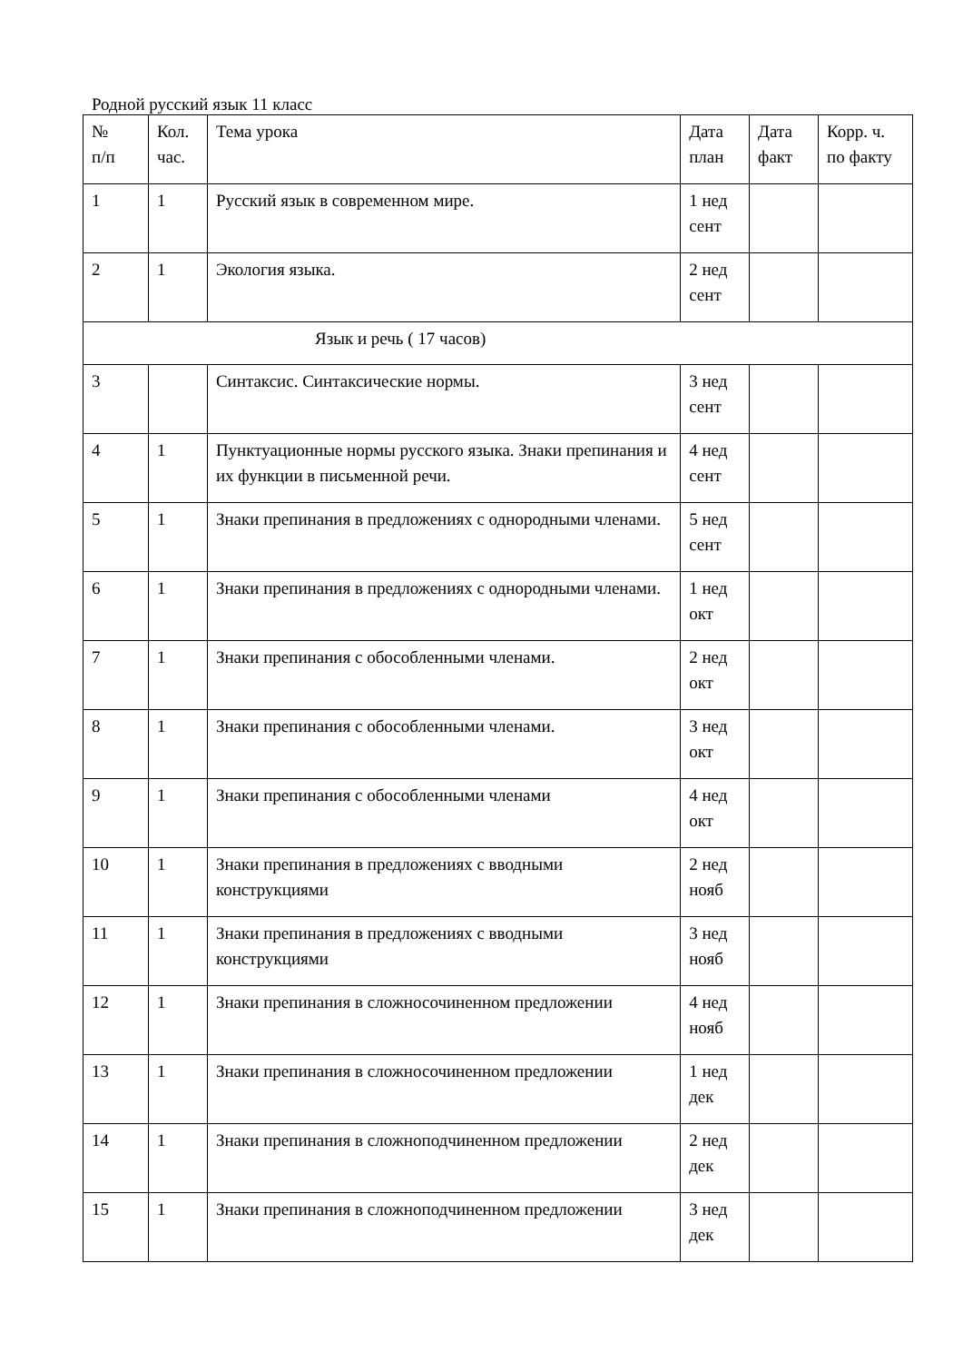Родной русский язык 11 класс
| № п/п | Кол. час. | Тема урока | Дата план | Дата факт | Корр. ч. по факту |
| 1 | 1 | Русский язык в современном мире. | 1 нед сент | | |
| 2 | 1 | Экология языка. | 2 нед сент | | |
| Язык и речь ( 17 часов) | | | | | |
| 3 | | Синтаксис. Синтаксические нормы. | 3 нед сент | | |
| 4 | 1 | Пунктуационные нормы русского языка. Знаки препинания и их функции в письменной речи. | 4 нед сент | | |
| 5 | 1 | Знаки препинания в предложениях с однородными членами. | 5 нед сент | | |
| 6 | 1 | Знаки препинания в предложениях с однородными членами. | 1 нед окт | | |
| 7 | 1 | Знаки препинания с обособленными членами. | 2 нед окт | | |
| 8 | 1 | Знаки препинания с обособленными членами. | 3 нед окт | | |
| 9 | 1 | Знаки препинания с обособленными членами | 4 нед окт | | |
| 10 | 1 | Знаки препинания в предложениях с вводными конструкциями | 2 нед нояб | | |
| 11 | 1 | Знаки препинания в предложениях с вводными конструкциями | 3 нед нояб | | |
| 12 | 1 | Знаки препинания в сложносочиненном предложении | 4 нед нояб | | |
| 13 | 1 | Знаки препинания в сложносочиненном предложении | 1 нед дек | | |
| 14 | 1 | Знаки препинания в сложноподчиненном предложении | 2 нед дек | | |
| 15 | 1 | Знаки препинания в сложноподчиненном предложении | 3 нед дек | | |